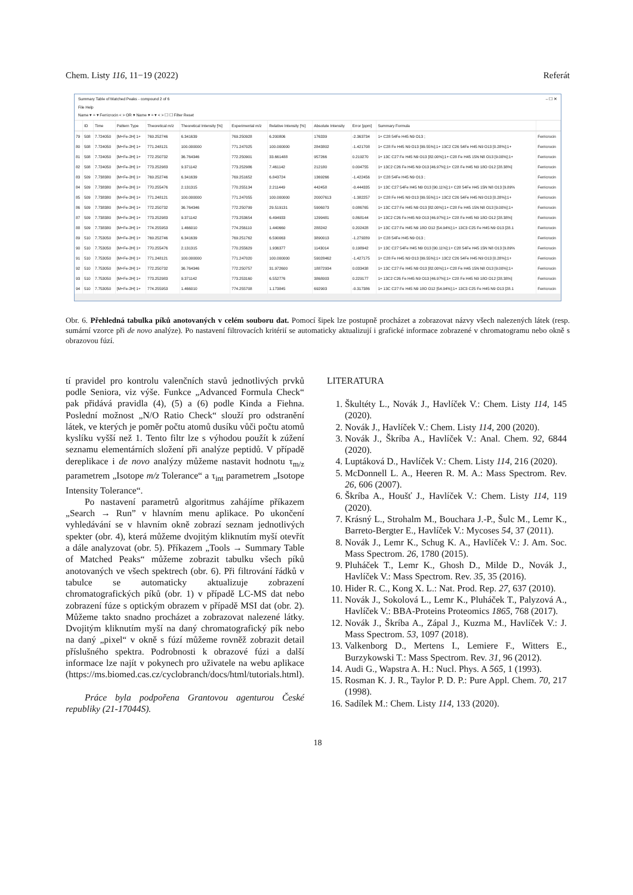Chem. Listy 116, 11−19 (2022) Referát
Summary Table of Matched Peaks - compound 2 of 6 – ☐ ✕
File Help
Name ▾ = ▾ Ferricrocin < > OR ▾ Name ▾ = ▾ < > ☐ ☐ Filter Reset
| | ID | Time | Pattern Type | Theoretical m/z | Theoretical Intensity [%] | Experimental m/z | Relative Intensity [%] | Absolute Intensity | Error [ppm] | Summary Formula | |
| --- | --- | --- | --- | --- | --- | --- | --- | --- | --- | --- | --- |
| 79 | 508 | 7.724050 | [M+Fe-2H] 1+ | 769.252746 | 6.341639 | 769.250928 | 6.200806 | 176339 | -2.363734 | 1+ C28 54Fe H45 N9 O13 ; | Ferricrocin |
| 80 | 508 | 7.724050 | [M+Fe-2H] 1+ | 771.248121 | 100.000000 | 771.247025 | 100.000000 | 2843802 | -1.421708 | 1+ C28 Fe H45 N9 O13 [99.55%];1+ 13C2 C26 54Fe H45 N9 O13 [0.28%];1+ | Ferricrocin |
| 81 | 508 | 7.724050 | [M+Fe-2H] 1+ | 772.250732 | 36.764346 | 772.250901 | 33.661488 | 957266 | 0.219270 | 1+ 13C C27 Fe H45 N9 O13 [82.00%];1+ C28 Fe H45 15N N8 O13 [9.00%];1+ | Ferricrocin |
| 82 | 508 | 7.724050 | [M+Fe-2H] 1+ | 773.252983 | 9.371142 | 773.252986 | 7.461142 | 212180 | 0.004755 | 1+ 13C2 C26 Fe H45 N9 O13 [46.97%];1+ C28 Fe H45 N9 18O O12 [28.38%] | Ferricrocin |
| 83 | 509 | 7.738380 | [M+Fe-2H] 1+ | 769.252746 | 6.341639 | 769.251652 | 6.843724 | 1369266 | -1.422456 | 1+ C28 54Fe H45 N9 O13 ; | Ferricrocin |
| 84 | 509 | 7.738380 | [M+Fe-2H] 1+ | 770.255476 | 2.131315 | 770.255134 | 2.211449 | 442458 | -0.444335 | 1+ 13C C27 54Fe H45 N9 O13 [90.11%];1+ C28 54Fe H45 15N N8 O13 [9.89% | Ferricrocin |
| 85 | 509 | 7.738380 | [M+Fe-2H] 1+ | 771.248121 | 100.000000 | 771.247055 | 100.000000 | 20007613 | -1.382257 | 1+ C28 Fe H45 N9 O13 [99.55%];1+ 13C2 C26 54Fe H45 N9 O13 [0.28%];1+ | Ferricrocin |
| 86 | 509 | 7.738380 | [M+Fe-2H] 1+ | 772.250732 | 36.764346 | 772.250799 | 29.519131 | 5906073 | 0.086765 | 1+ 13C C27 Fe H45 N9 O13 [82.00%];1+ C28 Fe H45 15N N8 O13 [9.00%];1+ | Ferricrocin |
| 87 | 509 | 7.738380 | [M+Fe-2H] 1+ | 773.252983 | 9.371142 | 773.253654 | 6.494933 | 1299481 | 0.868144 | 1+ 13C2 C26 Fe H45 N9 O13 [46.97%];1+ C28 Fe H45 N9 18O O12 [28.38%] | Ferricrocin |
| 88 | 509 | 7.738380 | [M+Fe-2H] 1+ | 774.255953 | 1.466010 | 774.256110 | 1.440660 | 288242 | 0.202428 | 1+ 13C C27 Fe H45 N9 18O O12 [54.94%];1+ 13C3 C25 Fe H45 N9 O13 [28.1 | Ferricrocin |
| 89 | 510 | 7.753050 | [M+Fe-2H] 1+ | 769.252746 | 6.341639 | 769.251762 | 6.590063 | 3890013 | -1.279289 | 1+ C28 54Fe H45 N9 O13 ; | Ferricrocin |
| 90 | 510 | 7.753050 | [M+Fe-2H] 1+ | 770.255476 | 2.131315 | 770.255629 | 1.936377 | 1143014 | 0.198942 | 1+ 13C C27 54Fe H45 N9 O13 [90.11%];1+ C28 54Fe H45 15N N8 O13 [9.89% | Ferricrocin |
| 91 | 510 | 7.753050 | [M+Fe-2H] 1+ | 771.248121 | 100.000000 | 771.247020 | 100.000000 | 59028462 | -1.427175 | 1+ C28 Fe H45 N9 O13 [99.55%];1+ 13C2 C26 54Fe H45 N9 O13 [0.28%];1+ | Ferricrocin |
| 92 | 510 | 7.753050 | [M+Fe-2H] 1+ | 772.250732 | 36.764346 | 772.250757 | 31.972600 | 18872934 | 0.033438 | 1+ 13C C27 Fe H45 N9 O13 [82.00%];1+ C28 Fe H45 15N N8 O13 [9.00%];1+ | Ferricrocin |
| 93 | 510 | 7.753050 | [M+Fe-2H] 1+ | 773.252983 | 9.371142 | 773.253160 | 6.552776 | 3868003 | 0.229177 | 1+ 13C2 C26 Fe H45 N9 O13 [46.97%];1+ C28 Fe H45 N9 18O O12 [28.38%] | Ferricrocin |
| 94 | 510 | 7.753050 | [M+Fe-2H] 1+ | 774.255953 | 1.466010 | 774.255708 | 1.173845 | 692903 | -0.317386 | 1+ 13C C27 Fe H45 N9 18O O12 [54.94%];1+ 13C3 C25 Fe H45 N9 O13 [28.1 | Ferricrocin |
Obr. 6. Přehledná tabulka píků anotovaných v celém souboru dat. Pomocí šipek lze postupně procházet a zobrazovat názvy všech nalezených látek (resp. sumární vzorce při de novo analýze). Po nastavení filtrovacích kritérií se automaticky aktualizují i grafické informace zobrazené v chromatogramu nebo okně s obrazovou fúzí.
tí pravidel pro kontrolu valenčních stavů jednotlivých prvků podle Seniora, viz výše. Funkce „Advanced Formula Check“ pak přidává pravidla (4), (5) a (6) podle Kinda a Fiehna. Poslední možnost „N/O Ratio Check“ slouží pro odstranění látek, ve kterých je poměr počtu atomů dusíku vůči počtu atomů kyslíku vyšší než 1. Tento filtr lze s výhodou použít k zúžení seznamu elementárních složení při analýze peptidů. V případě dereplikace i de novo analýzy můžeme nastavit hodnotu τ<sub>m/z</sub> parametrem „Isotope m/z Tolerance“ a τ<sub>int</sub> parametrem „Isotope Intensity Tolerance“.
Po nastavení parametrů algoritmus zahájíme příkazem „Search → Run” v hlavním menu aplikace. Po ukončení vyhledávání se v hlavním okně zobrazí seznam jednotlivých spekter (obr. 4), která můžeme dvojitým kliknutím myší otevřít a dále analyzovat (obr. 5). Příkazem „Tools → Summary Table of Matched Peaks“ můžeme zobrazit tabulku všech píků anotovaných ve všech spektrech (obr. 6). Při filtrování řádků v tabulce se automaticky aktualizuje zobrazení chromatografických píků (obr. 1) v případě LC-MS dat nebo zobrazení fúze s optickým obrazem v případě MSI dat (obr. 2). Můžeme takto snadno procházet a zobrazovat nalezené látky. Dvojitým kliknutím myší na daný chromatografický pík nebo na daný „pixel“ v okně s fúzí můžeme rovněž zobrazit detail příslušného spektra. Podrobnosti k obrazové fúzi a další informace lze najít v pokynech pro uživatele na webu aplikace (https://ms.biomed.cas.cz/cyclobranch/docs/html/tutorials.html).
Práce byla podpořena Grantovou agenturou České republiky (21-17044S).
LITERATURA
1. Škultéty L., Novák J., Havlíček V.: Chem. Listy 114, 145 (2020).
2. Novák J., Havlíček V.: Chem. Listy 114, 200 (2020).
3. Novák J., Škríba A., Havlíček V.: Anal. Chem. 92, 6844 (2020).
4. Luptáková D., Havlíček V.: Chem. Listy 114, 216 (2020).
5. McDonnell L. A., Heeren R. M. A.: Mass Spectrom. Rev. 26, 606 (2007).
6. Škríba A., Houšť J., Havlíček V.: Chem. Listy 114, 119 (2020).
7. Krásný L., Strohalm M., Bouchara J.-P., Šulc M., Lemr K., Barreto-Bergter E., Havlíček V.: Mycoses 54, 37 (2011).
8. Novák J., Lemr K., Schug K. A., Havlíček V.: J. Am. Soc. Mass Spectrom. 26, 1780 (2015).
9. Pluháček T., Lemr K., Ghosh D., Milde D., Novák J., Havlíček V.: Mass Spectrom. Rev. 35, 35 (2016).
10. Hider R. C., Kong X. L.: Nat. Prod. Rep. 27, 637 (2010).
11. Novák J., Sokolová L., Lemr K., Pluháček T., Palyzová A., Havlíček V.: BBA-Proteins Proteomics 1865, 768 (2017).
12. Novák J., Škríba A., Zápal J., Kuzma M., Havlíček V.: J. Mass Spectrom. 53, 1097 (2018).
13. Valkenborg D., Mertens I., Lemiere F., Witters E., Burzykowski T.: Mass Spectrom. Rev. 31, 96 (2012).
14. Audi G., Wapstra A. H.: Nucl. Phys. A 565, 1 (1993).
15. Rosman K. J. R., Taylor P. D. P.: Pure Appl. Chem. 70, 217 (1998).
16. Sadílek M.: Chem. Listy 114, 133 (2020).
18